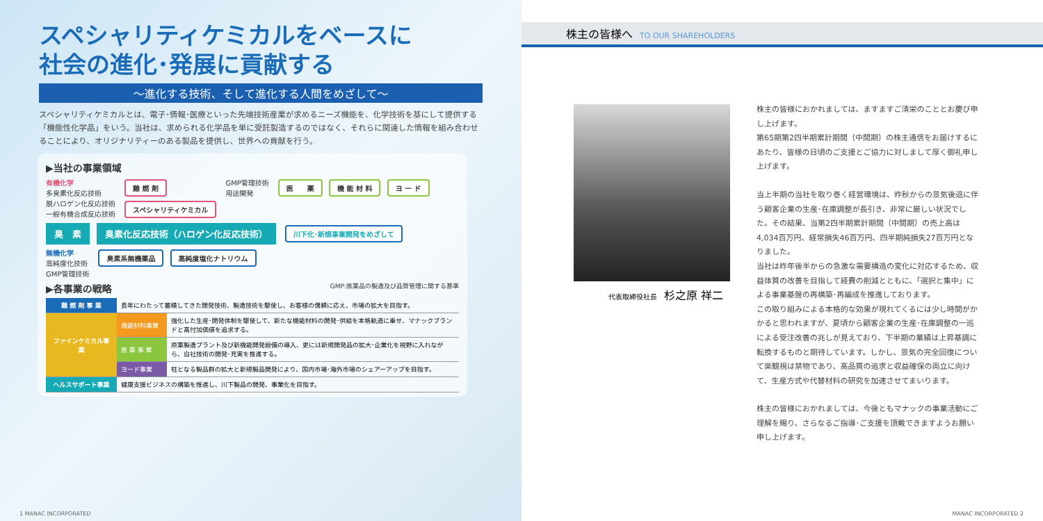スペシャリティケミカルをベースに
社会の進化･発展に貢献する
～進化する技術、そして進化する人間をめざして～
スペシャリティケミカルとは、電子･情報･医療といった先端技術産業が求めるニーズ機能を、化学技術を基にして提供する「機能性化学品」をいう。当社は、求められる化学品を単に受託製造するのではなく、それらに関連した情報を組み合わせることにより、オリジナリティーのある製品を提供し、世界への貢献を行う。
▶当社の事業領域
有機化学
多臭素化反応技術
脱ハロゲン化反応技術
一般有機合成反応技術
難 燃 剤
スペシャリティケミカル
GMP管理技術
用途開発
医　　薬 機 能 材 料 ヨ ー ド
臭　素 臭素化反応技術（ハロゲン化反応技術） 川下化･新規事業開発をめざして
無機化学
高純度化技術
GMP管理技術
臭素系無機薬品 高純度塩化ナトリウム
▶各事業の戦略 GMP:医薬品の製造及び品質管理に関する基準
| 難 燃 剤 事 業 | 長年にわたって蓄積してきた開発技術、製造技術を駆使し、お客様の信頼に応え、市場の拡大を目指す。 | |
| ファインケミカル事 業 | 機能材料事業 | 強化した生産･開発体制を駆使して、新たな機能材料の開発･供給を本格軌道に乗せ、マナックブランドと高付加価値を追求する。 |
| | 医 薬 事 業 | 原薬製造プラント及び新機能開発設備の導入、更には新規開発品の拡大･企業化を視野に入れながら、自社技術の開発･充実を推進する。 |
| | ヨード事業 | 柱となる製品群の拡大と新規製品開発により、国内市場･海外市場のシェアーアップを目指す。 |
| ヘルスサポート事業 | 健康支援ビジネスの構築を推進し、川下製品の開発、事業化を目指す。 | |
1 MANAC INCORPORATED
株主の皆様へ TO OUR SHAREHOLDERS
代表取締役社長 杉之原 祥二
株主の皆様におかれましては、ますますご清栄のこととお慶び申し上げます。
第65期第2四半期累計期間（中間期）の株主通信をお届けするにあたり、皆様の日頃のご支援とご協力に対しまして厚く御礼申し上げます。
当上半期の当社を取り巻く経営環境は、昨秋からの景気後退に伴う顧客企業の生産･在庫調整が長引き、非常に厳しい状況でした。その結果、当第2四半期累計期間（中間期）の売上高は4,034百万円、経常損失46百万円、四半期純損失27百万円となりました。
当社は昨年後半からの急激な需要構造の変化に対応するため、収益体質の改善を目指して経費の削減とともに、「選択と集中」による事業基盤の再構築･再編成を推進しております。
この取り組みによる本格的な効果が現れてくるには少し時間がかかると思われますが、夏頃から顧客企業の生産･在庫調整の一巡による受注改善の兆しが見えており、下半期の業績は上昇基調に転換するものと期待しています。しかし、景気の完全回復について楽観視は禁物であり、高品質の追求と収益確保の両立に向けて、生産方式や代替材料の研究を加速させてまいります。
株主の皆様におかれましては、今後ともマナックの事業活動にご理解を賜り、さらなるご指導･ご支援を頂戴できますようお願い申し上げます。
MANAC INCORPORATED 2